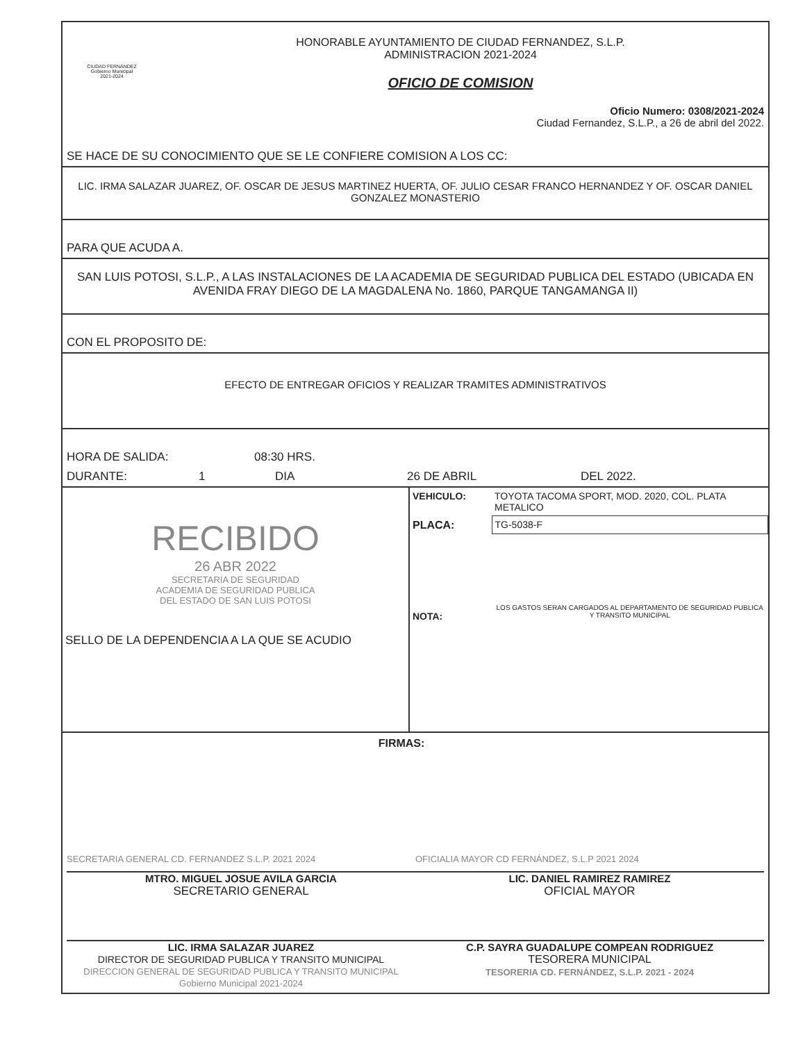CIUDAD FERNÁNDEZ
Gobierno Municipal
2021-2024
HONORABLE AYUNTAMIENTO DE CIUDAD FERNANDEZ, S.L.P.
ADMINISTRACION 2021-2024
OFICIO DE COMISION
Oficio Numero: 0308/2021-2024
Ciudad Fernandez, S.L.P., a 26 de abril del 2022.
SE HACE DE SU CONOCIMIENTO QUE SE LE CONFIERE COMISION A LOS CC:
LIC. IRMA SALAZAR JUAREZ, OF. OSCAR DE JESUS MARTINEZ HUERTA, OF. JULIO CESAR FRANCO HERNANDEZ Y OF. OSCAR DANIEL GONZALEZ MONASTERIO
PARA QUE ACUDA A.
SAN LUIS POTOSI, S.L.P., A LAS INSTALACIONES DE LA ACADEMIA DE SEGURIDAD PUBLICA DEL ESTADO (UBICADA EN AVENIDA FRAY DIEGO DE LA MAGDALENA No. 1860, PARQUE TANGAMANGA II)
CON EL PROPOSITO DE:
EFECTO DE ENTREGAR OFICIOS Y REALIZAR TRAMITES ADMINISTRATIVOS
HORA DE SALIDA: 08:30 HRS.
DURANTE: 1 DIA 26 DE ABRIL DEL 2022.
| RECIBIDO 26 ABR 2022 SECRETARIA DE SEGURIDAD ACADEMIA DE SEGURIDAD PUBLICA DEL ESTADO DE SAN LUIS POTOSI SELLO DE LA DEPENDENCIA A LA QUE SE ACUDIO | VEHICULO: | TOYOTA TACOMA SPORT, MOD. 2020, COL. PLATA METALICO |
| | PLACA: | TG-5038-F |
| | NOTA: | LOS GASTOS SERAN CARGADOS AL DEPARTAMENTO DE SEGURIDAD PUBLICA Y TRANSITO MUNICIPAL |
FIRMAS:
SECRETARIA GENERAL CD. FERNANDEZ S.L.P. 2021 2024
MTRO. MIGUEL JOSUE AVILA GARCIA
SECRETARIO GENERAL
OFICIALIA MAYOR CD FERNÁNDEZ, S.L.P 2021 2024
LIC. DANIEL RAMIREZ RAMIREZ
OFICIAL MAYOR
LIC. IRMA SALAZAR JUAREZ
DIRECTOR DE SEGURIDAD PUBLICA Y TRANSITO MUNICIPAL
DIRECCION GENERAL DE SEGURIDAD PUBLICA Y TRANSITO MUNICIPAL Gobierno Municipal 2021-2024
C.P. SAYRA GUADALUPE COMPEAN RODRIGUEZ
TESORERA MUNICIPAL
TESORERIA CD. FERNÁNDEZ, S.L.P. 2021 - 2024